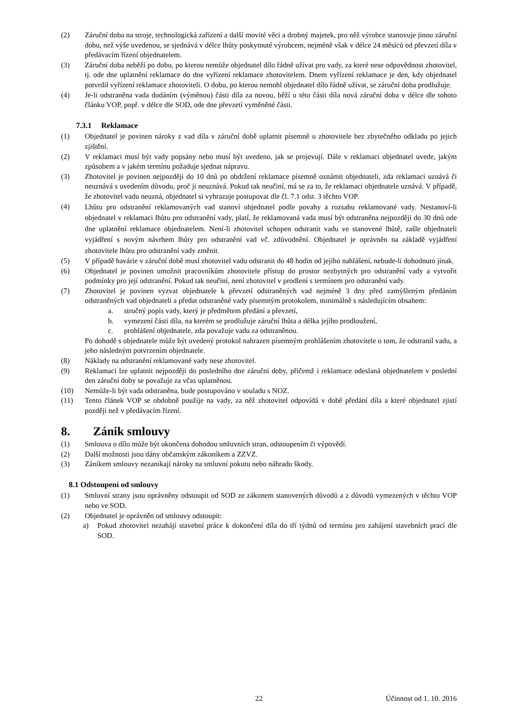(2) Záruční doba na stroje, technologická zařízení a další movité věci a drobný majetek, pro něž výrobce stanovuje jinou záruční dobu, než výše uvedenou, se sjednává v délce lhůty poskytnuté výrobcem, nejméně však v délce 24 měsíců od převzetí díla v předávacím řízení objednatelem.
(3) Záruční doba neběží po dobu, po kterou nemůže objednatel dílo řádně užívat pro vady, za které nese odpovědnost zhotovitel, tj. ode dne uplatnění reklamace do dne vyřízení reklamace zhotovitelem. Dnem vyřízení reklamace je den, kdy objednatel potvrdil vyřízení reklamace zhotoviteli. O dobu, po kterou nemohl objednatel dílo řádně užívat, se záruční doba prodlužuje.
(4) Je-li odstraněna vada dodáním (výměnou) části díla za novou, běží u této části díla nová záruční doba v délce dle tohoto článku VOP, popř. v délce dle SOD, ode dne převzetí vyměněné části.
7.3.1 Reklamace
(1) Objednatel je povinen nároky z vad díla v záruční době uplatnit písemně u zhotovitele bez zbytečného odkladu po jejich zjištění.
(2) V reklamaci musí být vady popsány nebo musí být uvedeno, jak se projevují. Dále v reklamaci objednatel uvede, jakým způsobem a v jakém termínu požaduje sjednat nápravu.
(3) Zhotovitel je povinen nejpozději do 10 dnů po obdržení reklamace písemně oznámit objednateli, zda reklamaci uznává či neuznává s uvedením důvodu, proč ji neuznává. Pokud tak neučiní, má se za to, že reklamaci objednatele uznává. V případě, že zhotovitel vadu neuzná, objednatel si vyhrazuje postupovat dle čl. 7.1 odst. 3 těchto VOP.
(4)
Lhůtu pro odstranění reklamovaných vad stanoví objednatel podle povahy a rozsahu reklamované vady. Nestanoví-li objednatel v reklamaci lhůtu pro odstranění vady, platí, že reklamovaná vada musí být odstraněna nejpozději do 30 dnů ode dne uplatnění reklamace objednatelem. Není-li zhotovitel schopen odstranit vadu ve stanovené lhůtě, zašle objednateli vyjádření s novým návrhem lhůty pro odstranění vad vč. zdůvodnění. Objednatel je oprávněn na základě vyjádření zhotovitele lhůtu pro odstranění vady změnit.
(5) V případě havárie v záruční době musí zhotovitel vadu odstranit do 48 hodin od jejího nahlášení, nebude-li dohodnuto jinak.
(6) Objednatel je povinen umožnit pracovníkům zhotovitele přístup do prostor nezbytných pro odstranění vady a vytvořit podmínky pro její odstranění. Pokud tak neučiní, není zhotovitel v prodlení s termínem pro odstranění vady.
(7) Zhotovitel je povinen vyzvat objednatele k převzetí odstraněných vad nejméně 3 dny před zamýšleným předáním odstraněných vad objednateli a předat odstraněné vady písemným protokolem, minimálně s následujícím obsahem:
a. stručný popis vady, který je předmětem předání a převzetí,
b. vymezení části díla, na kterém se prodlužuje záruční lhůta a délka jejího prodloužení,
c. prohlášení objednatele, zda považuje vadu za odstraněnou.
Po dohodě s objednatele může být uvedený protokol nahrazen písemným prohlášením zhotovitele o tom, že odstranil vadu, a jeho následným potvrzením objednatele.
(8) Náklady na odstranění reklamované vady nese zhotovitel.
(9) Reklamaci lze uplatnit nejpozději do posledního dne záruční doby, přičemž i reklamace odeslaná objednatelem v poslední den záruční doby se považuje za včas uplatněnou.
(10) Nemůže-li být vada odstraněna, bude postupováno v souladu s NOZ.
(11) Tento článek VOP se obdobně použije na vady, za něž zhotovitel odpovídá v době předání díla a které objednatel zjistí později než v předávacím řízení.
8. Zánik smlouvy
(1) Smlouva o dílo může být ukončena dohodou smluvních stran, odstoupením či výpovědí.
(2) Další možnosti jsou dány občanským zákoníkem a ZZVZ.
(3) Zánikem smlouvy nezanikají nároky na smluvní pokutu nebo náhradu škody.
8.1 Odstoupení od smlouvy
(1) Smluvní strany jsou oprávněny odstoupit od SOD ze zákonem stanovených důvodů a z důvodů vymezených v těchto VOP nebo ve SOD.
(2) Objednatel je oprávněn od smlouvy odstoupit:
a) Pokud zhotovitel nezahájí stavební práce k dokončení díla do tří týdnů od termínu pro zahájení stavebních prací dle SOD.
22 Účinnost od 1. 10. 2016